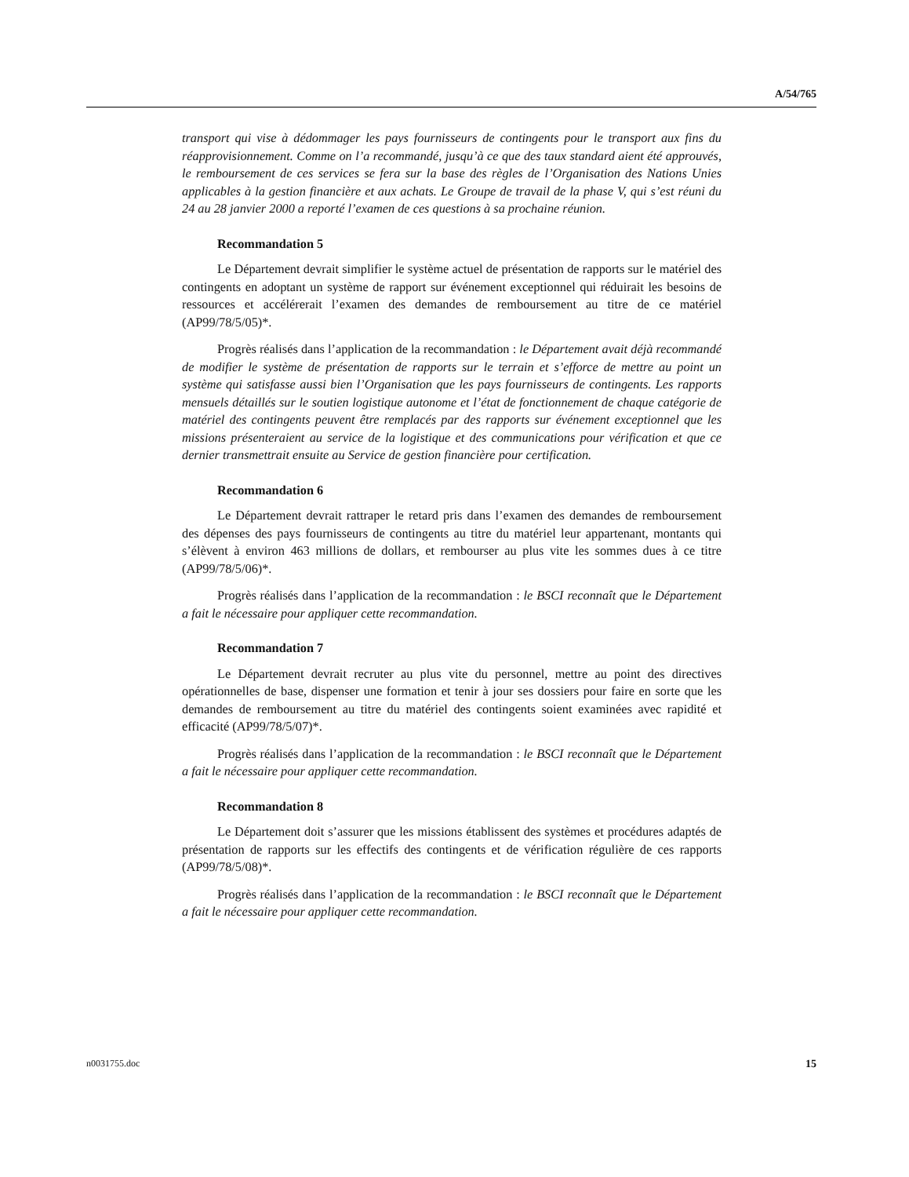A/54/765
transport qui vise à dédommager les pays fournisseurs de contingents pour le transport aux fins du réapprovisionnement. Comme on l’a recommandé, jusqu’à ce que des taux standard aient été approuvés, le remboursement de ces services se fera sur la base des règles de l’Organisation des Nations Unies applicables à la gestion financière et aux achats. Le Groupe de travail de la phase V, qui s’est réuni du 24 au 28 janvier 2000 a reporté l’examen de ces questions à sa prochaine réunion.
Recommandation 5
Le Département devrait simplifier le système actuel de présentation de rapports sur le matériel des contingents en adoptant un système de rapport sur événement exceptionnel qui réduirait les besoins de ressources et accélérerait l’examen des demandes de remboursement au titre de ce matériel (AP99/78/5/05)*.
Progrès réalisés dans l’application de la recommandation : le Département avait déjà recommandé de modifier le système de présentation de rapports sur le terrain et s’efforce de mettre au point un système qui satisfasse aussi bien l’Organisation que les pays fournisseurs de contingents. Les rapports mensuels détaillés sur le soutien logistique autonome et l’état de fonctionnement de chaque catégorie de matériel des contingents peuvent être remplacés par des rapports sur événement exceptionnel que les missions présenteraient au service de la logistique et des communications pour vérification et que ce dernier transmettrait ensuite au Service de gestion financière pour certification.
Recommandation 6
Le Département devrait rattraper le retard pris dans l’examen des demandes de remboursement des dépenses des pays fournisseurs de contingents au titre du matériel leur appartenant, montants qui s’élèvent à environ 463 millions de dollars, et rembourser au plus vite les sommes dues à ce titre (AP99/78/5/06)*.
Progrès réalisés dans l’application de la recommandation : le BSCI reconnaît que le Département a fait le nécessaire pour appliquer cette recommandation.
Recommandation 7
Le Département devrait recruter au plus vite du personnel, mettre au point des directives opérationnelles de base, dispenser une formation et tenir à jour ses dossiers pour faire en sorte que les demandes de remboursement au titre du matériel des contingents soient examinées avec rapidité et efficacité (AP99/78/5/07)*.
Progrès réalisés dans l’application de la recommandation : le BSCI reconnaît que le Département a fait le nécessaire pour appliquer cette recommandation.
Recommandation 8
Le Département doit s’assurer que les missions établissent des systèmes et procédures adaptés de présentation de rapports sur les effectifs des contingents et de vérification régulière de ces rapports (AP99/78/5/08)*.
Progrès réalisés dans l’application de la recommandation : le BSCI reconnaît que le Département a fait le nécessaire pour appliquer cette recommandation.
n0031755.doc 15